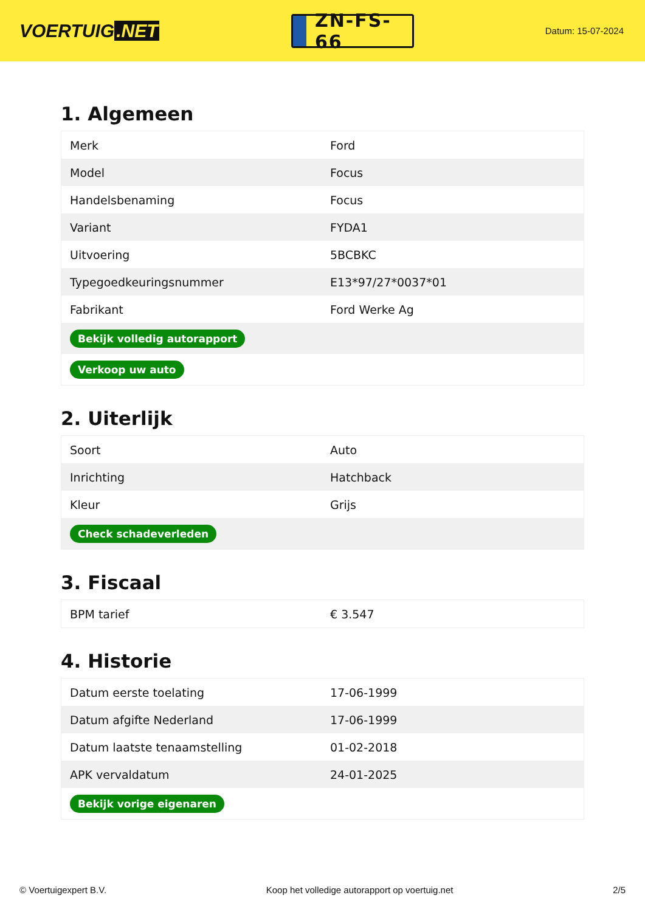VOERTUIG.NET
ZN-FS-66
Datum: 15-07-2024
1. Algemeen
| Merk | Ford |
| Model | Focus |
| Handelsbenaming | Focus |
| Variant | FYDA1 |
| Uitvoering | 5BCBKC |
| Typegoedkeuringsnummer | E13*97/27*0037*01 |
| Fabrikant | Ford Werke Ag |
| Bekijk volledig autorapport | |
| Verkoop uw auto | |
2. Uiterlijk
| Soort | Auto |
| Inrichting | Hatchback |
| Kleur | Grijs |
| Check schadeverleden | |
3. Fiscaal
| BPM tarief | € 3.547 |
4. Historie
| Datum eerste toelating | 17-06-1999 |
| Datum afgifte Nederland | 17-06-1999 |
| Datum laatste tenaamstelling | 01-02-2018 |
| APK vervaldatum | 24-01-2025 |
| Bekijk vorige eigenaren | |
© Voertuigexpert B.V. Koop het volledige autorapport op voertuig.net 2/5